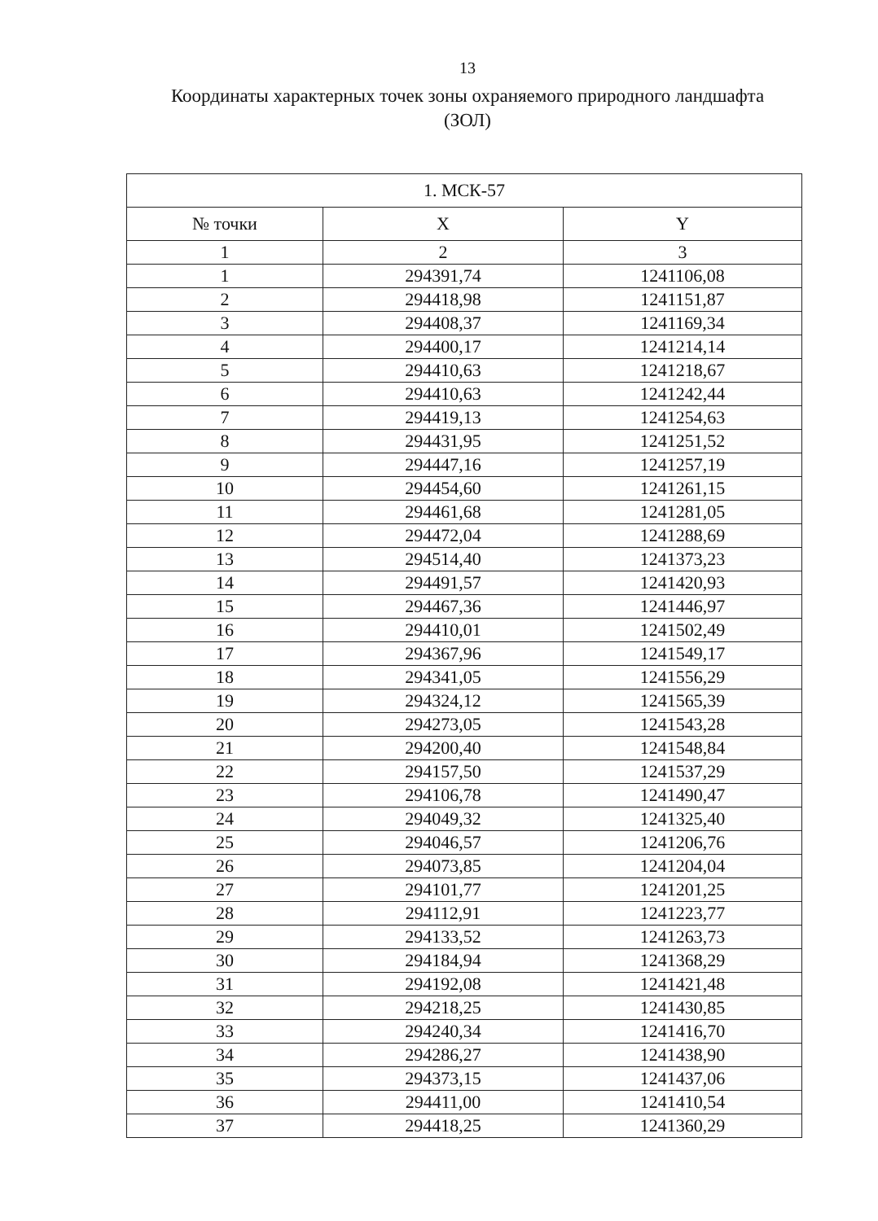13
Координаты характерных точек зоны охраняемого природного ландшафта
(ЗОЛ)
| 1. МСК-57 | | |
| --- | --- | --- |
| № точки | X | Y |
| 1 | 2 | 3 |
| 1 | 294391,74 | 1241106,08 |
| 2 | 294418,98 | 1241151,87 |
| 3 | 294408,37 | 1241169,34 |
| 4 | 294400,17 | 1241214,14 |
| 5 | 294410,63 | 1241218,67 |
| 6 | 294410,63 | 1241242,44 |
| 7 | 294419,13 | 1241254,63 |
| 8 | 294431,95 | 1241251,52 |
| 9 | 294447,16 | 1241257,19 |
| 10 | 294454,60 | 1241261,15 |
| 11 | 294461,68 | 1241281,05 |
| 12 | 294472,04 | 1241288,69 |
| 13 | 294514,40 | 1241373,23 |
| 14 | 294491,57 | 1241420,93 |
| 15 | 294467,36 | 1241446,97 |
| 16 | 294410,01 | 1241502,49 |
| 17 | 294367,96 | 1241549,17 |
| 18 | 294341,05 | 1241556,29 |
| 19 | 294324,12 | 1241565,39 |
| 20 | 294273,05 | 1241543,28 |
| 21 | 294200,40 | 1241548,84 |
| 22 | 294157,50 | 1241537,29 |
| 23 | 294106,78 | 1241490,47 |
| 24 | 294049,32 | 1241325,40 |
| 25 | 294046,57 | 1241206,76 |
| 26 | 294073,85 | 1241204,04 |
| 27 | 294101,77 | 1241201,25 |
| 28 | 294112,91 | 1241223,77 |
| 29 | 294133,52 | 1241263,73 |
| 30 | 294184,94 | 1241368,29 |
| 31 | 294192,08 | 1241421,48 |
| 32 | 294218,25 | 1241430,85 |
| 33 | 294240,34 | 1241416,70 |
| 34 | 294286,27 | 1241438,90 |
| 35 | 294373,15 | 1241437,06 |
| 36 | 294411,00 | 1241410,54 |
| 37 | 294418,25 | 1241360,29 |